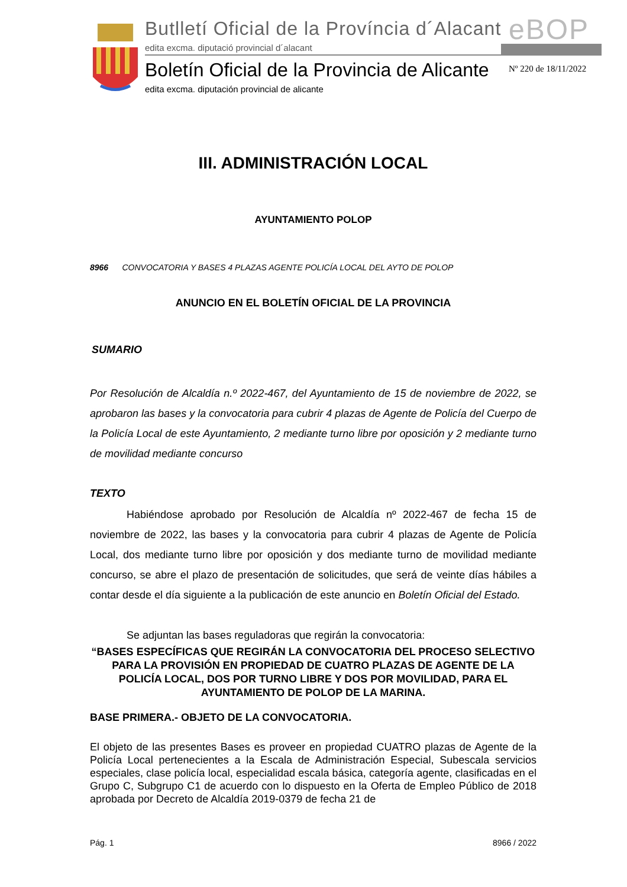Butlletí Oficial de la Província d´Alacant
edita excma. diputació provincial d´alacant
eBOP
Boletín Oficial de la Provincia de Alicante
edita excma. diputación provincial de alicante
Nº 220 de 18/11/2022
III. ADMINISTRACIÓN LOCAL
AYUNTAMIENTO POLOP
8966 CONVOCATORIA Y BASES 4 PLAZAS AGENTE POLICÍA LOCAL DEL AYTO DE POLOP
ANUNCIO EN EL BOLETÍN OFICIAL DE LA PROVINCIA
SUMARIO
Por Resolución de Alcaldía n.º 2022-467, del Ayuntamiento de 15 de noviembre de 2022, se aprobaron las bases y la convocatoria para cubrir 4 plazas de Agente de Policía del Cuerpo de la Policía Local de este Ayuntamiento, 2 mediante turno libre por oposición y 2 mediante turno de movilidad mediante concurso
TEXTO
Habiéndose aprobado por Resolución de Alcaldía nº 2022-467 de fecha 15 de noviembre de 2022, las bases y la convocatoria para cubrir 4 plazas de Agente de Policía Local, dos mediante turno libre por oposición y dos mediante turno de movilidad mediante concurso, se abre el plazo de presentación de solicitudes, que será de veinte días hábiles a contar desde el día siguiente a la publicación de este anuncio en Boletín Oficial del Estado.
Se adjuntan las bases reguladoras que regirán la convocatoria:
“BASES ESPECÍFICAS QUE REGIRÁN LA CONVOCATORIA DEL PROCESO SELECTIVO PARA LA PROVISIÓN EN PROPIEDAD DE CUATRO PLAZAS DE AGENTE DE LA POLICÍA LOCAL, DOS POR TURNO LIBRE Y DOS POR MOVILIDAD, PARA EL AYUNTAMIENTO DE POLOP DE LA MARINA.
BASE PRIMERA.- OBJETO DE LA CONVOCATORIA.
El objeto de las presentes Bases es proveer en propiedad CUATRO plazas de Agente de la Policía Local pertenecientes a la Escala de Administración Especial, Subescala servicios especiales, clase policía local, especialidad escala básica, categoría agente, clasificadas en el Grupo C, Subgrupo C1 de acuerdo con lo dispuesto en la Oferta de Empleo Público de 2018 aprobada por Decreto de Alcaldía 2019-0379 de fecha 21 de
Pág. 1 8966 / 2022